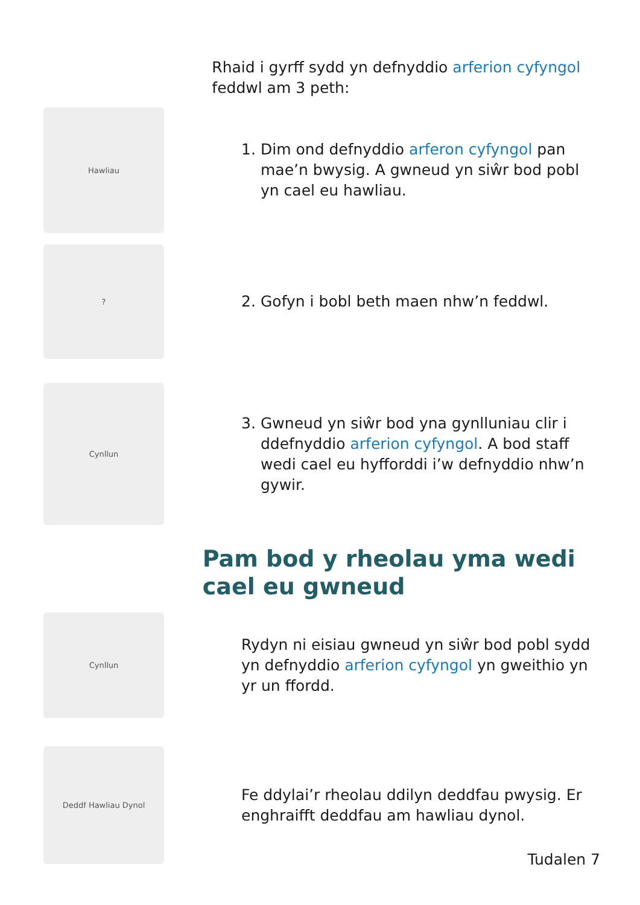Rhaid i gyrff sydd yn defnyddio arferion cyfyngol feddwl am 3 peth:
Hawliau
1. Dim ond defnyddio arferon cyfyngol pan mae’n bwysig. A gwneud yn siŵr bod pobl yn cael eu hawliau.
?
2. Gofyn i bobl beth maen nhw’n feddwl.
Cynllun
3. Gwneud yn siŵr bod yna gynlluniau clir i ddefnyddio arferion cyfyngol. A bod staff wedi cael eu hyfforddi i’w defnyddio nhw’n gywir.
Pam bod y rheolau yma wedi cael eu gwneud
Cynllun
Rydyn ni eisiau gwneud yn siŵr bod pobl sydd yn defnyddio arferion cyfyngol yn gweithio yn yr un ffordd.
Deddf Hawliau Dynol
Fe ddylai’r rheolau ddilyn deddfau pwysig. Er enghraifft deddfau am hawliau dynol.
Tudalen 7